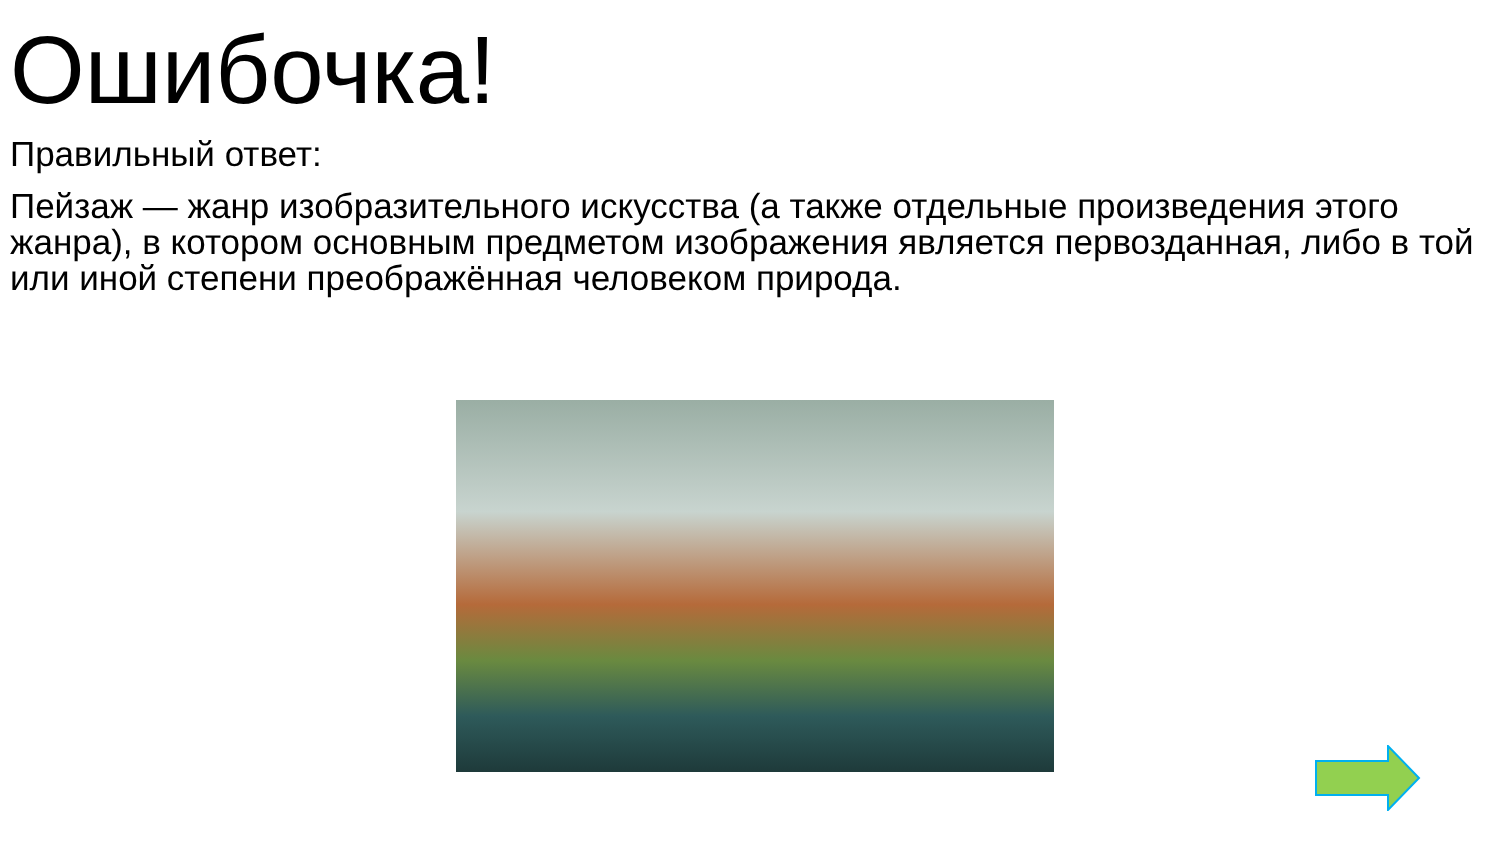Ошибочка!
Правильный ответ:
Пейзаж — жанр изобразительного искусства (а также отдельные произведения этого жанра), в котором основным предметом изображения является первозданная, либо в той или иной степени преображённая человеком природа.